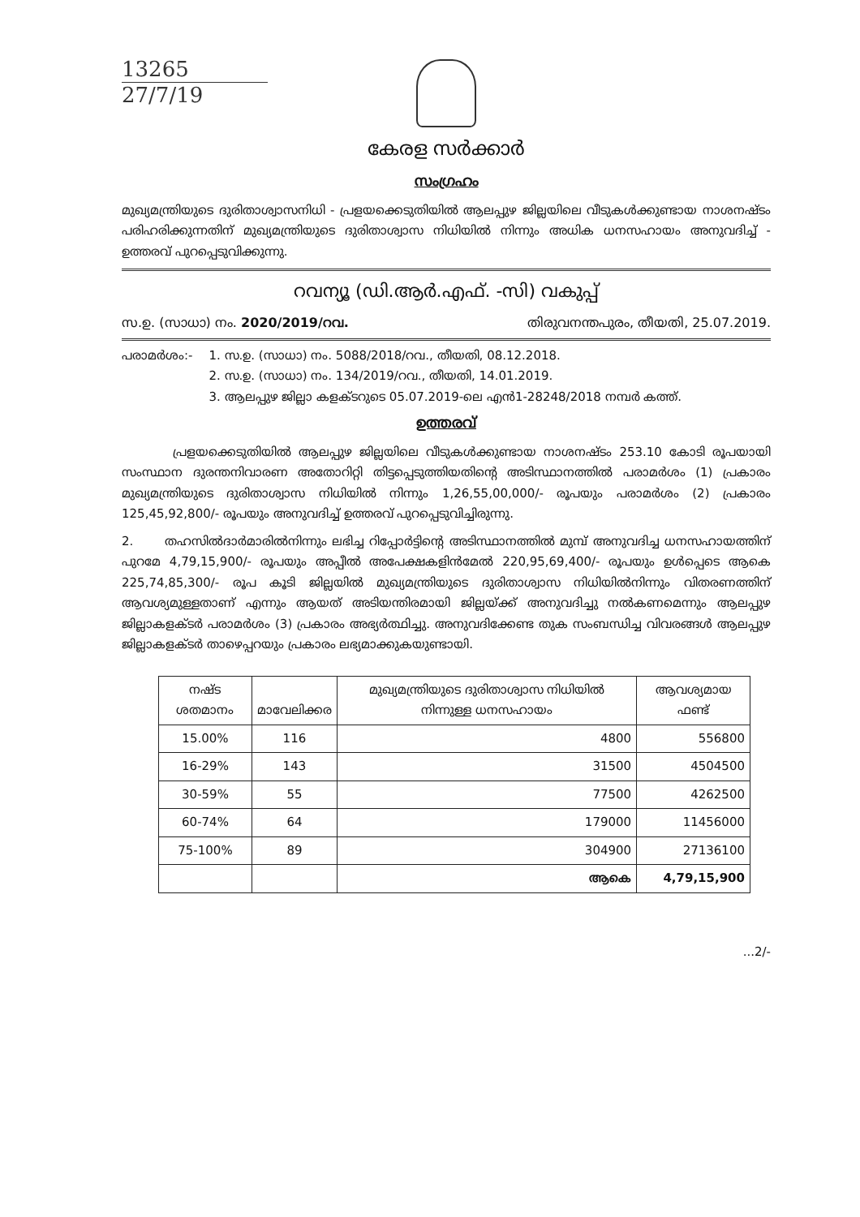13265
27/7/19
കേരള സർക്കാർ
സംഗ്രഹം
മുഖ്യമന്ത്രിയുടെ ദുരിതാശ്വാസനിധി - പ്രളയക്കെടുതിയിൽ ആലപ്പുഴ ജില്ലയിലെ വീടുകൾക്കുണ്ടായ നാശനഷ്ടം പരിഹരിക്കുന്നതിന് മുഖ്യമന്ത്രിയുടെ ദുരിതാശ്വാസ നിധിയിൽ നിന്നും അധിക ധനസഹായം അനുവദിച്ച് - ഉത്തരവ് പുറപ്പെടുവിക്കുന്നു.
റവന്യൂ (ഡി.ആർ.എഫ്. -സി) വകുപ്പ്
സ.ഉ. (സാധാ) നം. 2020/2019/റവ. തിരുവനന്തപുരം, തീയതി, 25.07.2019.
പരാമർശം:- 1. സ.ഉ. (സാധാ) നം. 5088/2018/റവ., തീയതി, 08.12.2018.
2. സ.ഉ. (സാധാ) നം. 134/2019/റവ., തീയതി, 14.01.2019.
3. ആലപ്പുഴ ജില്ലാ കളക്ടറുടെ 05.07.2019-ലെ എൻ1-28248/2018 നമ്പർ കത്ത്.
ഉത്തരവ്
പ്രളയക്കെടുതിയിൽ ആലപ്പുഴ ജില്ലയിലെ വീടുകൾക്കുണ്ടായ നാശനഷ്ടം 253.10 കോടി രൂപയായി സംസ്ഥാന ദുരന്തനിവാരണ അതോറിറ്റി തിട്ടപ്പെടുത്തിയതിന്റെ അടിസ്ഥാനത്തിൽ പരാമർശം (1) പ്രകാരം മുഖ്യമന്ത്രിയുടെ ദുരിതാശ്വാസ നിധിയിൽ നിന്നും 1,26,55,00,000/- രൂപയും പരാമർശം (2) പ്രകാരം 125,45,92,800/- രൂപയും അനുവദിച്ച് ഉത്തരവ് പുറപ്പെടുവിച്ചിരുന്നു.
2. തഹസിൽദാർമാരിൽനിന്നും ലഭിച്ച റിപ്പോർട്ടിന്റെ അടിസ്ഥാനത്തിൽ മുമ്പ് അനുവദിച്ച ധനസഹായത്തിന് പുറമേ 4,79,15,900/- രൂപയും അപ്പീൽ അപേക്ഷകളിൻമേൽ 220,95,69,400/- രൂപയും ഉൾപ്പെടെ ആകെ 225,74,85,300/- രൂപ കൂടി ജില്ലയിൽ മുഖ്യമന്ത്രിയുടെ ദുരിതാശ്വാസ നിധിയിൽനിന്നും വിതരണത്തിന് ആവശ്യമുള്ളതാണ് എന്നും ആയത് അടിയന്തിരമായി ജില്ലയ്ക്ക് അനുവദിച്ചു നൽകണമെന്നും ആലപ്പുഴ ജില്ലാകളക്ടർ പരാമർശം (3) പ്രകാരം അഭ്യർത്ഥിച്ചു. അനുവദിക്കേണ്ട തുക സംബന്ധിച്ച വിവരങ്ങൾ ആലപ്പുഴ ജില്ലാകളക്ടർ താഴെപ്പറയും പ്രകാരം ലഭ്യമാക്കുകയുണ്ടായി.
| നഷ്ട ശതമാനം | മാവേലിക്കര | മുഖ്യമന്ത്രിയുടെ ദുരിതാശ്വാസ നിധിയിൽ നിന്നുള്ള ധനസഹായം | ആവശ്യമായ ഫണ്ട് |
| --- | --- | --- | --- |
| 15.00% | 116 | 4800 | 556800 |
| 16-29% | 143 | 31500 | 4504500 |
| 30-59% | 55 | 77500 | 4262500 |
| 60-74% | 64 | 179000 | 11456000 |
| 75-100% | 89 | 304900 | 27136100 |
| | | ആകെ | 4,79,15,900 |
...2/-